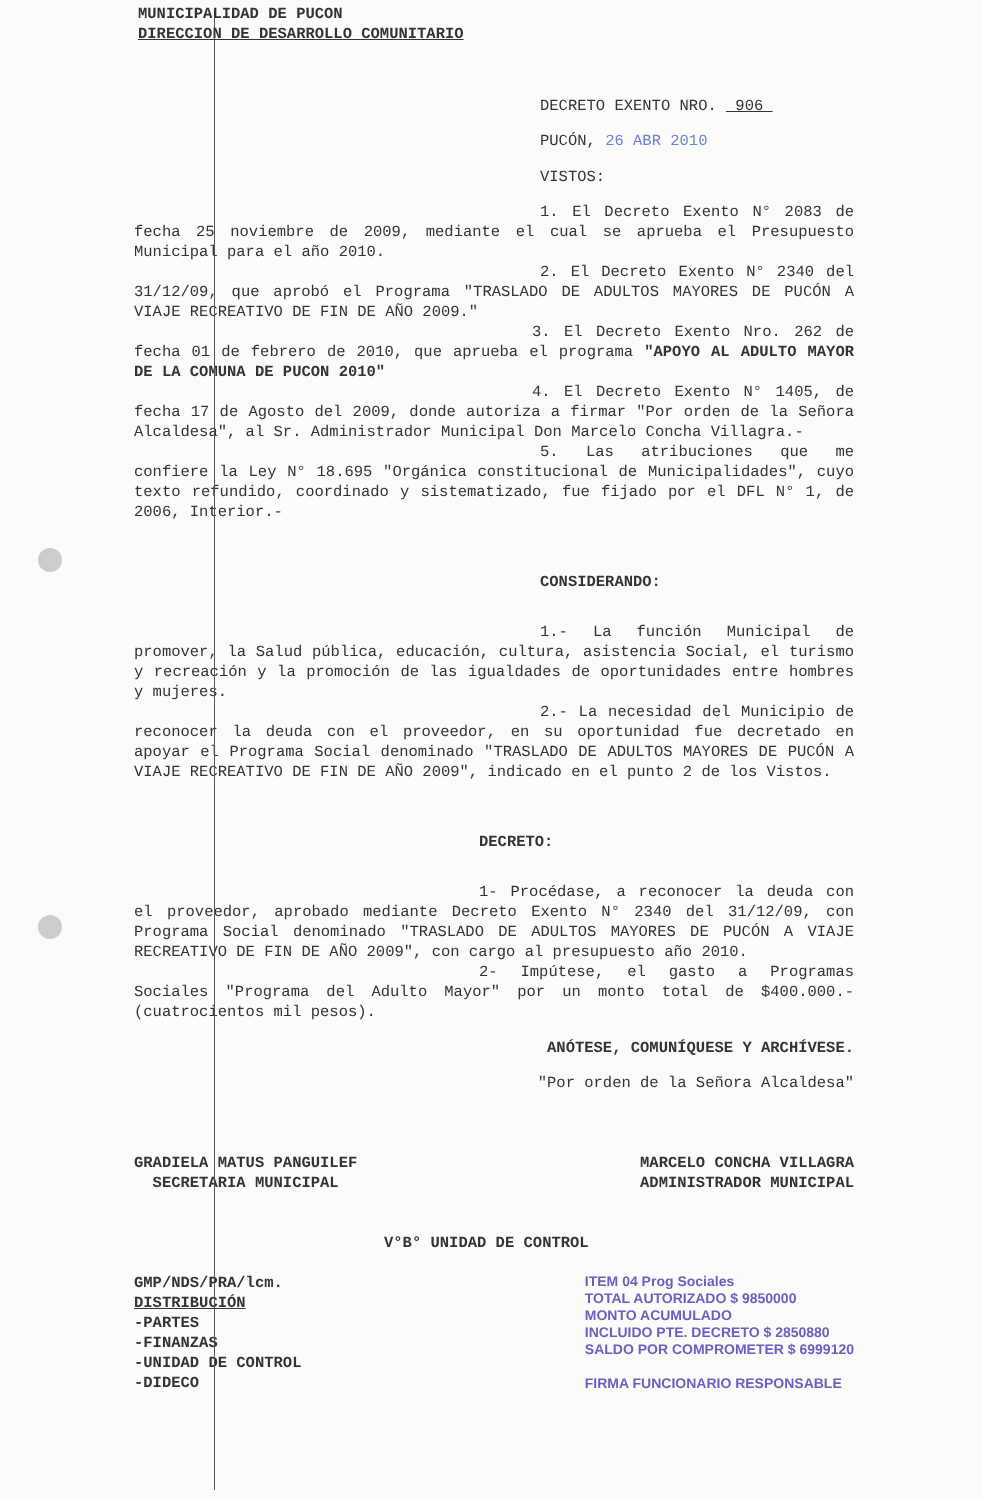MUNICIPALIDAD DE PUCON
DIRECCION DE DESARROLLO COMUNITARIO
DECRETO EXENTO NRO. 906
PUCÓN, 26 ABR 2010
VISTOS:
1. El Decreto Exento N° 2083 de fecha 25 noviembre de 2009, mediante el cual se aprueba el Presupuesto Municipal para el año 2010.
2. El Decreto Exento N° 2340 del 31/12/09, que aprobó el Programa "TRASLADO DE ADULTOS MAYORES DE PUCÓN A VIAJE RECREATIVO DE FIN DE AÑO 2009."
3. El Decreto Exento Nro. 262 de fecha 01 de febrero de 2010, que aprueba el programa "APOYO AL ADULTO MAYOR DE LA COMUNA DE PUCON 2010"
4. El Decreto Exento N° 1405, de fecha 17 de Agosto del 2009, donde autoriza a firmar "Por orden de la Señora Alcaldesa", al Sr. Administrador Municipal Don Marcelo Concha Villagra.-
5. Las atribuciones que me confiere la Ley N° 18.695 "Orgánica constitucional de Municipalidades", cuyo texto refundido, coordinado y sistematizado, fue fijado por el DFL N° 1, de 2006, Interior.-
CONSIDERANDO:
1.- La función Municipal de promover, la Salud pública, educación, cultura, asistencia Social, el turismo y recreación y la promoción de las igualdades de oportunidades entre hombres y mujeres.
2.- La necesidad del Municipio de reconocer la deuda con el proveedor, en su oportunidad fue decretado en apoyar el Programa Social denominado "TRASLADO DE ADULTOS MAYORES DE PUCÓN A VIAJE RECREATIVO DE FIN DE AÑO 2009", indicado en el punto 2 de los Vistos.
DECRETO:
1- Procédase, a reconocer la deuda con el proveedor, aprobado mediante Decreto Exento N° 2340 del 31/12/09, con Programa Social denominado "TRASLADO DE ADULTOS MAYORES DE PUCÓN A VIAJE RECREATIVO DE FIN DE AÑO 2009", con cargo al presupuesto año 2010.
2- Impútese, el gasto a Programas Sociales "Programa del Adulto Mayor" por un monto total de $400.000.- (cuatrocientos mil pesos).
ANÓTESE, COMUNÍQUESE Y ARCHÍVESE.
"Por orden de la Señora Alcaldesa"
GRADIELA MATUS PANGUILEF
SECRETARIA MUNICIPAL
MARCELO CONCHA VILLAGRA
ADMINISTRADOR MUNICIPAL
V°B° UNIDAD DE CONTROL
GMP/NDS/PRA/lcm.
DISTRIBUCIÓN
-PARTES
-FINANZAS
-UNIDAD DE CONTROL
-DIDECO
ITEM 04 Prog Sociales
TOTAL AUTORIZADO $ 9850000
MONTO ACUMULADO
INCLUIDO PTE. DECRETO $ 2850880
SALDO POR COMPROMETER $ 6999120
FIRMA FUNCIONARIO RESPONSABLE